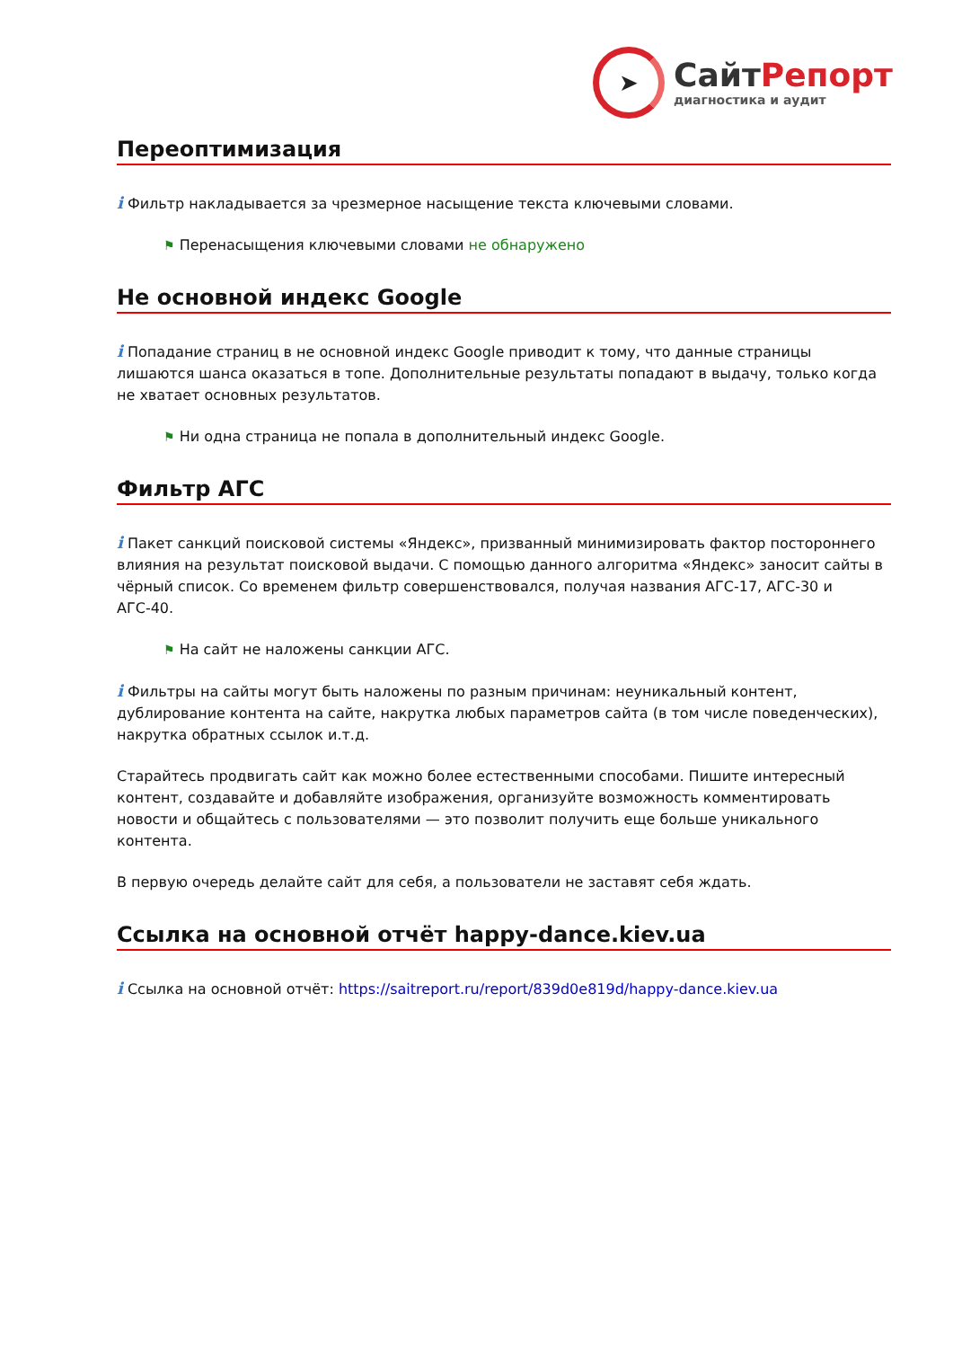➤
СайтРепорт
диагностика и аудит
Переоптимизация
i Фильтр накладывается за чрезмерное насыщение текста ключевыми словами.
⚑ Перенасыщения ключевыми словами не обнаружено
Не основной индекс Google
i Попадание страниц в не основной индекс Google приводит к тому, что данные страницы лишаются шанса оказаться в топе. Дополнительные результаты попадают в выдачу, только когда не хватает основных результатов.
⚑ Ни одна страница не попала в дополнительный индекс Google.
Фильтр АГС
i Пакет санкций поисковой системы «Яндекс», призванный минимизировать фактор постороннего влияния на результат поисковой выдачи. С помощью данного алгоритма «Яндекс» заносит сайты в чёрный список. Со временем фильтр совершенствовался, получая названия АГС-17, АГС-30 и АГС-40.
⚑ На сайт не наложены санкции АГС.
i Фильтры на сайты могут быть наложены по разным причинам: неуникальный контент, дублирование контента на сайте, накрутка любых параметров сайта (в том числе поведенческих), накрутка обратных ссылок и.т.д.
Старайтесь продвигать сайт как можно более естественными способами. Пишите интересный контент, создавайте и добавляйте изображения, организуйте возможность комментировать новости и общайтесь с пользователями — это позволит получить еще больше уникального контента.
В первую очередь делайте сайт для себя, а пользователи не заставят себя ждать.
Ссылка на основной отчёт happy-dance.kiev.ua
i Ссылка на основной отчёт: https://saitreport.ru/report/839d0e819d/happy-dance.kiev.ua